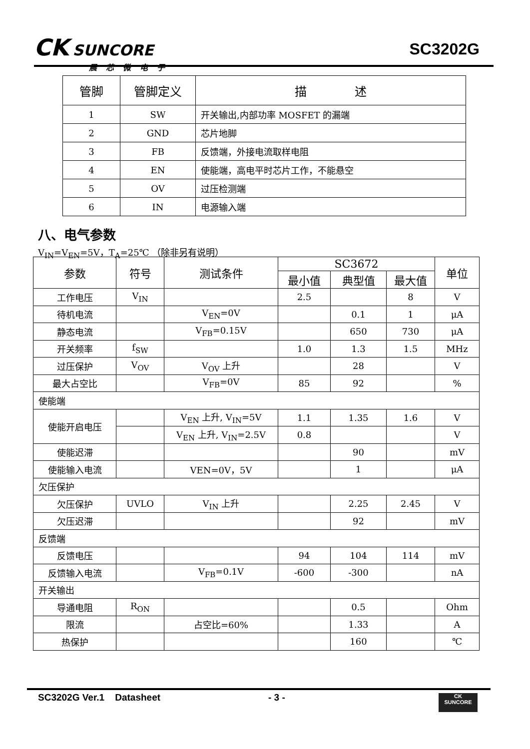CK SUNCORE
晨芯微电子
SC3202G
| 管脚 | 管脚定义 | 描 述 |
| --- | --- | --- |
| 1 | SW | 开关输出,内部功率 MOSFET 的漏端 |
| 2 | GND | 芯片地脚 |
| 3 | FB | 反馈端，外接电流取样电阻 |
| 4 | EN | 使能端，高电平时芯片工作，不能悬空 |
| 5 | OV | 过压检测端 |
| 6 | IN | 电源输入端 |
八、电气参数
V<sub>IN</sub>=V<sub>EN</sub>=5V，T<sub>A</sub>=25℃ （除非另有说明）
| 参数 | 符号 | 测试条件 | SC3672 | | | 单位 |
| --- | --- | --- | --- | --- | --- | --- |
| | | | 最小值 | 典型值 | 最大值 | |
| 工作电压 | V<sub>IN</sub> | | 2.5 | | 8 | V |
| 待机电流 | | V<sub>EN</sub>=0V | | 0.1 | 1 | μA |
| 静态电流 | | V<sub>FB</sub>=0.15V | | 650 | 730 | μA |
| 开关频率 | f<sub>SW</sub> | | 1.0 | 1.3 | 1.5 | MHz |
| 过压保护 | V<sub>OV</sub> | V<sub>OV</sub> 上升 | | 28 | | V |
| 最大占空比 | | V<sub>FB</sub>=0V | 85 | 92 | | % |
| 使能端 | | | | | | |
| 使能开启电压 | | V<sub>EN</sub> 上升, V<sub>IN</sub>=5V | 1.1 | 1.35 | 1.6 | V |
| | | V<sub>EN</sub> 上升, V<sub>IN</sub>=2.5V | 0.8 | | | V |
| 使能迟滞 | | | | 90 | | mV |
| 使能输入电流 | | VEN=0V，5V | | 1 | | μA |
| 欠压保护 | | | | | | |
| 欠压保护 | UVLO | V<sub>IN</sub> 上升 | | 2.25 | 2.45 | V |
| 欠压迟滞 | | | | 92 | | mV |
| 反馈端 | | | | | | |
| 反馈电压 | | | 94 | 104 | 114 | mV |
| 反馈输入电流 | | V<sub>FB</sub>=0.1V | -600 | -300 | | nA |
| 开关输出 | | | | | | |
| 导通电阻 | R<sub>ON</sub> | | | 0.5 | | Ohm |
| 限流 | | 占空比=60% | | 1.33 | | A |
| 热保护 | | | | 160 | | ℃ |
SC3202G Ver.1 Datasheet - 3 -
CK
SUNCORE